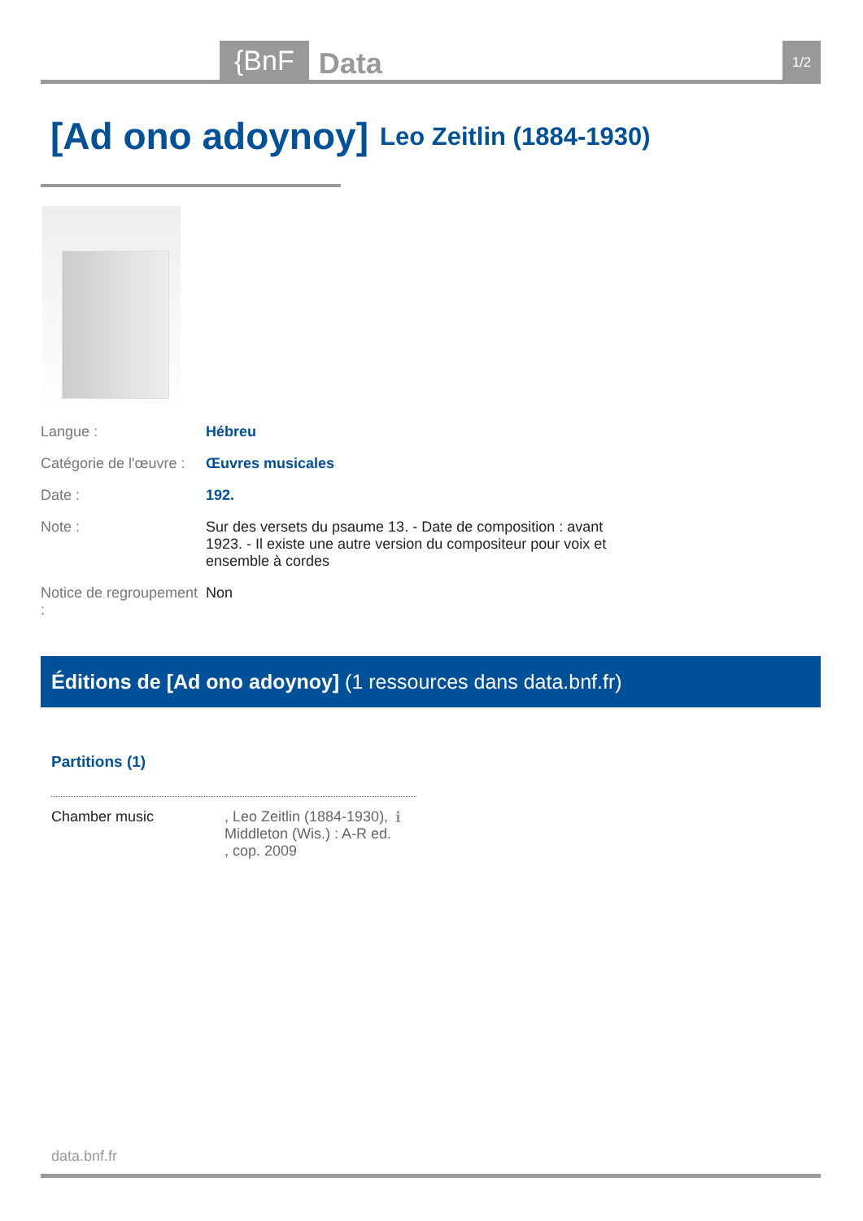{BnF Data 1/2
[Ad ono adoynoy] Leo Zeitlin (1884-1930)
Langue : Hébreu
Catégorie de l'œuvre :
Œuvres musicales
Date : 192.
Note : Sur des versets du psaume 13. - Date de composition : avant 1923. - Il existe une autre version du compositeur pour voix et ensemble à cordes
Notice de regroupement :
Non
Éditions de [Ad ono adoynoy] (1 ressources dans data.bnf.fr)
Partitions (1)
Chamber music , Leo Zeitlin (1884-1930), Middleton (Wis.) : A-R ed. , cop. 2009
ℹ
data.bnf.fr